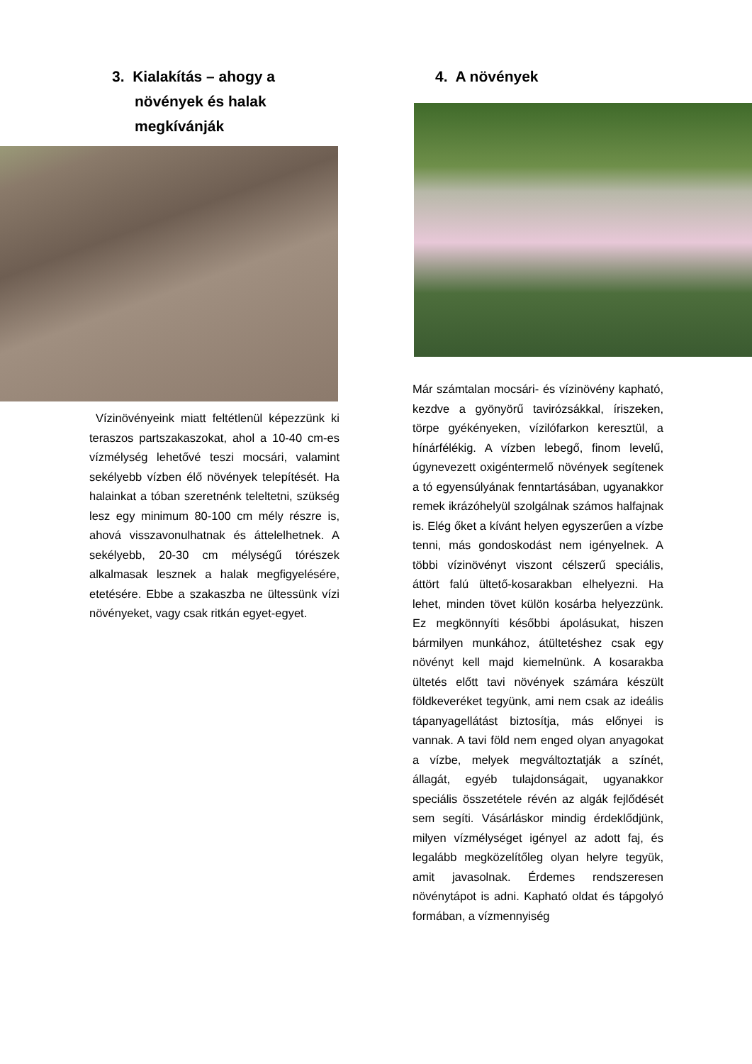3. Kialakítás – ahogy a
növények és halak
megkívánják
Vízinövényeink miatt feltétlenül képezzünk ki teraszos partszakaszokat, ahol a 10-40 cm-es vízmélység lehetővé teszi mocsári, valamint sekélyebb vízben élő növények telepítését. Ha halainkat a tóban szeretnénk teleltetni, szükség lesz egy minimum 80-100 cm mély részre is, ahová visszavonulhatnak és áttelelhetnek. A sekélyebb, 20-30 cm mélységű tórészek alkalmasak lesznek a halak megfigyelésére, etetésére. Ebbe a szakaszba ne ültessünk vízi növényeket, vagy csak ritkán egyet-egyet.
4. A növények
Már számtalan mocsári- és vízinövény kapható, kezdve a gyönyörű tavirózsákkal, íriszeken, törpe gyékényeken, vízilófarkon keresztül, a hínárfélékig. A vízben lebegő, finom levelű, úgynevezett oxigéntermelő növények segítenek a tó egyensúlyának fenntartásában, ugyanakkor remek ikrázóhelyül szolgálnak számos halfajnak is. Elég őket a kívánt helyen egyszerűen a vízbe tenni, más gondoskodást nem igényelnek. A többi vízinövényt viszont célszerű speciális, áttört falú ültető-kosarakban elhelyezni. Ha lehet, minden tövet külön kosárba helyezzünk. Ez megkönnyíti későbbi ápolásukat, hiszen bármilyen munkához, átültetéshez csak egy növényt kell majd kiemelnünk. A kosarakba ültetés előtt tavi növények számára készült földkeveréket tegyünk, ami nem csak az ideális tápanyagellátást biztosítja, más előnyei is vannak. A tavi föld nem enged olyan anyagokat a vízbe, melyek megváltoztatják a színét, állagát, egyéb tulajdonságait, ugyanakkor speciális összetétele révén az algák fejlődését sem segíti. Vásárláskor mindig érdeklődjünk, milyen vízmélységet igényel az adott faj, és legalább megközelítőleg olyan helyre tegyük, amit javasolnak. Érdemes rendszeresen növénytápot is adni. Kapható oldat és tápgolyó formában, a vízmennyiség